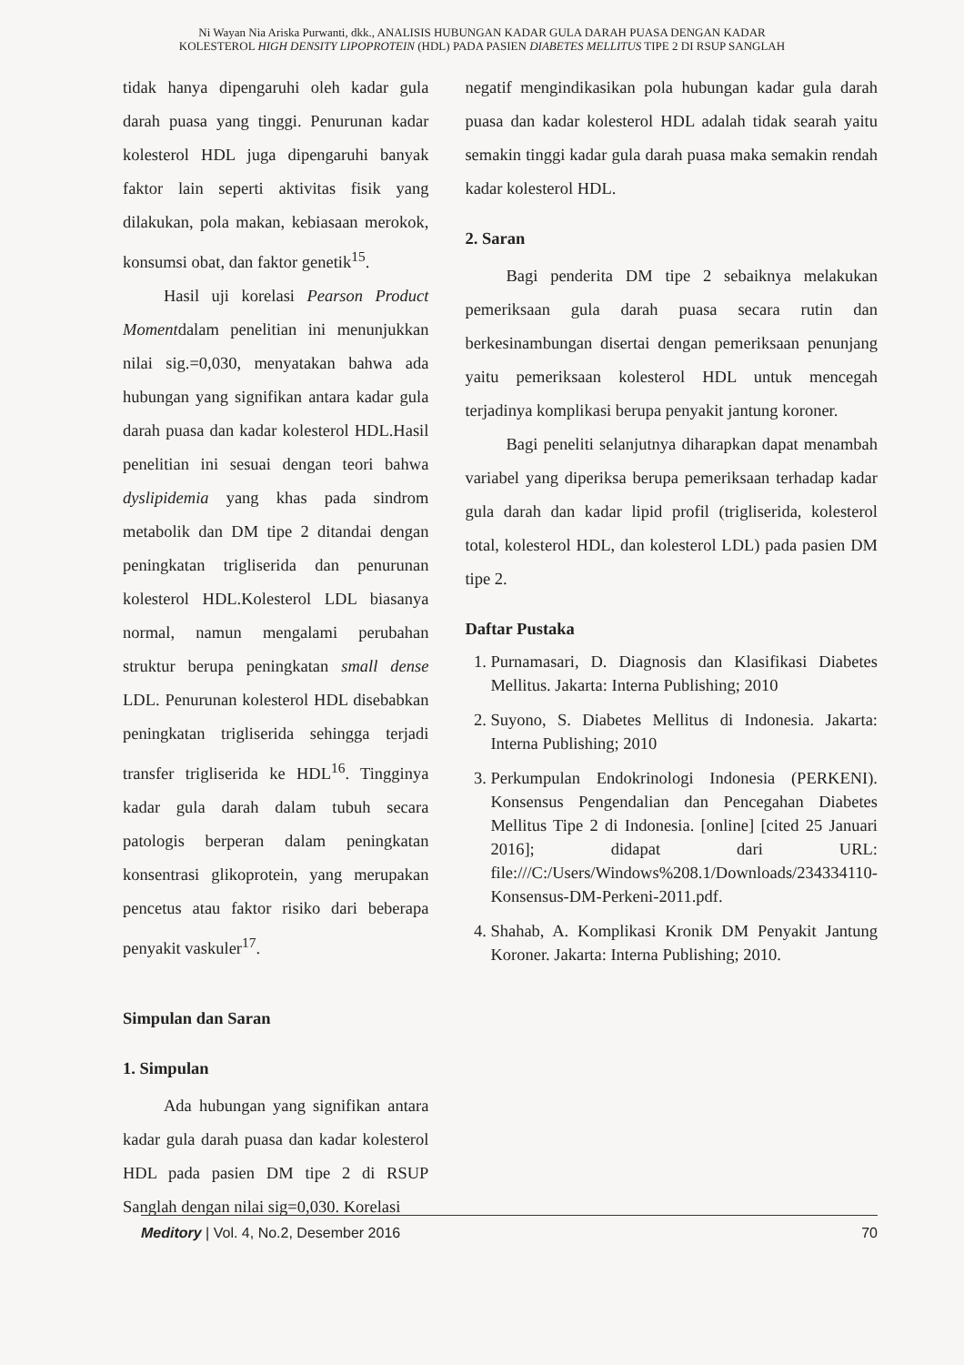Ni Wayan Nia Ariska Purwanti, dkk., ANALISIS HUBUNGAN KADAR GULA DARAH PUASA DENGAN KADAR KOLESTEROL HIGH DENSITY LIPOPROTEIN (HDL) PADA PASIEN DIABETES MELLITUS TIPE 2 DI RSUP SANGLAH
tidak hanya dipengaruhi oleh kadar gula darah puasa yang tinggi. Penurunan kadar kolesterol HDL juga dipengaruhi banyak faktor lain seperti aktivitas fisik yang dilakukan, pola makan, kebiasaan merokok, konsumsi obat, dan faktor genetik<sup>15</sup>.
Hasil uji korelasi Pearson Product Momentdalam penelitian ini menunjukkan nilai sig.=0,030, menyatakan bahwa ada hubungan yang signifikan antara kadar gula darah puasa dan kadar kolesterol HDL.Hasil penelitian ini sesuai dengan teori bahwa dyslipidemia yang khas pada sindrom metabolik dan DM tipe 2 ditandai dengan peningkatan trigliserida dan penurunan kolesterol HDL.Kolesterol LDL biasanya normal, namun mengalami perubahan struktur berupa peningkatan small dense LDL. Penurunan kolesterol HDL disebabkan peningkatan trigliserida sehingga terjadi transfer trigliserida ke HDL<sup>16</sup>. Tingginya kadar gula darah dalam tubuh secara patologis berperan dalam peningkatan konsentrasi glikoprotein, yang merupakan pencetus atau faktor risiko dari beberapa penyakit vaskuler<sup>17</sup>.
Simpulan dan Saran
1. Simpulan
Ada hubungan yang signifikan antara kadar gula darah puasa dan kadar kolesterol HDL pada pasien DM tipe 2 di RSUP Sanglah dengan nilai sig=0,030. Korelasi
negatif mengindikasikan pola hubungan kadar gula darah puasa dan kadar kolesterol HDL adalah tidak searah yaitu semakin tinggi kadar gula darah puasa maka semakin rendah kadar kolesterol HDL.
2. Saran
Bagi penderita DM tipe 2 sebaiknya melakukan pemeriksaan gula darah puasa secara rutin dan berkesinambungan disertai dengan pemeriksaan penunjang yaitu pemeriksaan kolesterol HDL untuk mencegah terjadinya komplikasi berupa penyakit jantung koroner.
Bagi peneliti selanjutnya diharapkan dapat menambah variabel yang diperiksa berupa pemeriksaan terhadap kadar gula darah dan kadar lipid profil (trigliserida, kolesterol total, kolesterol HDL, dan kolesterol LDL) pada pasien DM tipe 2.
Daftar Pustaka
1. Purnamasari, D. Diagnosis dan Klasifikasi Diabetes Mellitus. Jakarta: Interna Publishing; 2010
2. Suyono, S. Diabetes Mellitus di Indonesia. Jakarta: Interna Publishing; 2010
3. Perkumpulan Endokrinologi Indonesia (PERKENI). Konsensus Pengendalian dan Pencegahan Diabetes Mellitus Tipe 2 di Indonesia. [online] [cited 25 Januari 2016]; didapat dari URL: file:///C:/Users/Windows%208.1/Downloads/234334110-Konsensus-DM-Perkeni-2011.pdf.
4. Shahab, A. Komplikasi Kronik DM Penyakit Jantung Koroner. Jakarta: Interna Publishing; 2010.
Meditory | Vol. 4, No.2, Desember 2016 70